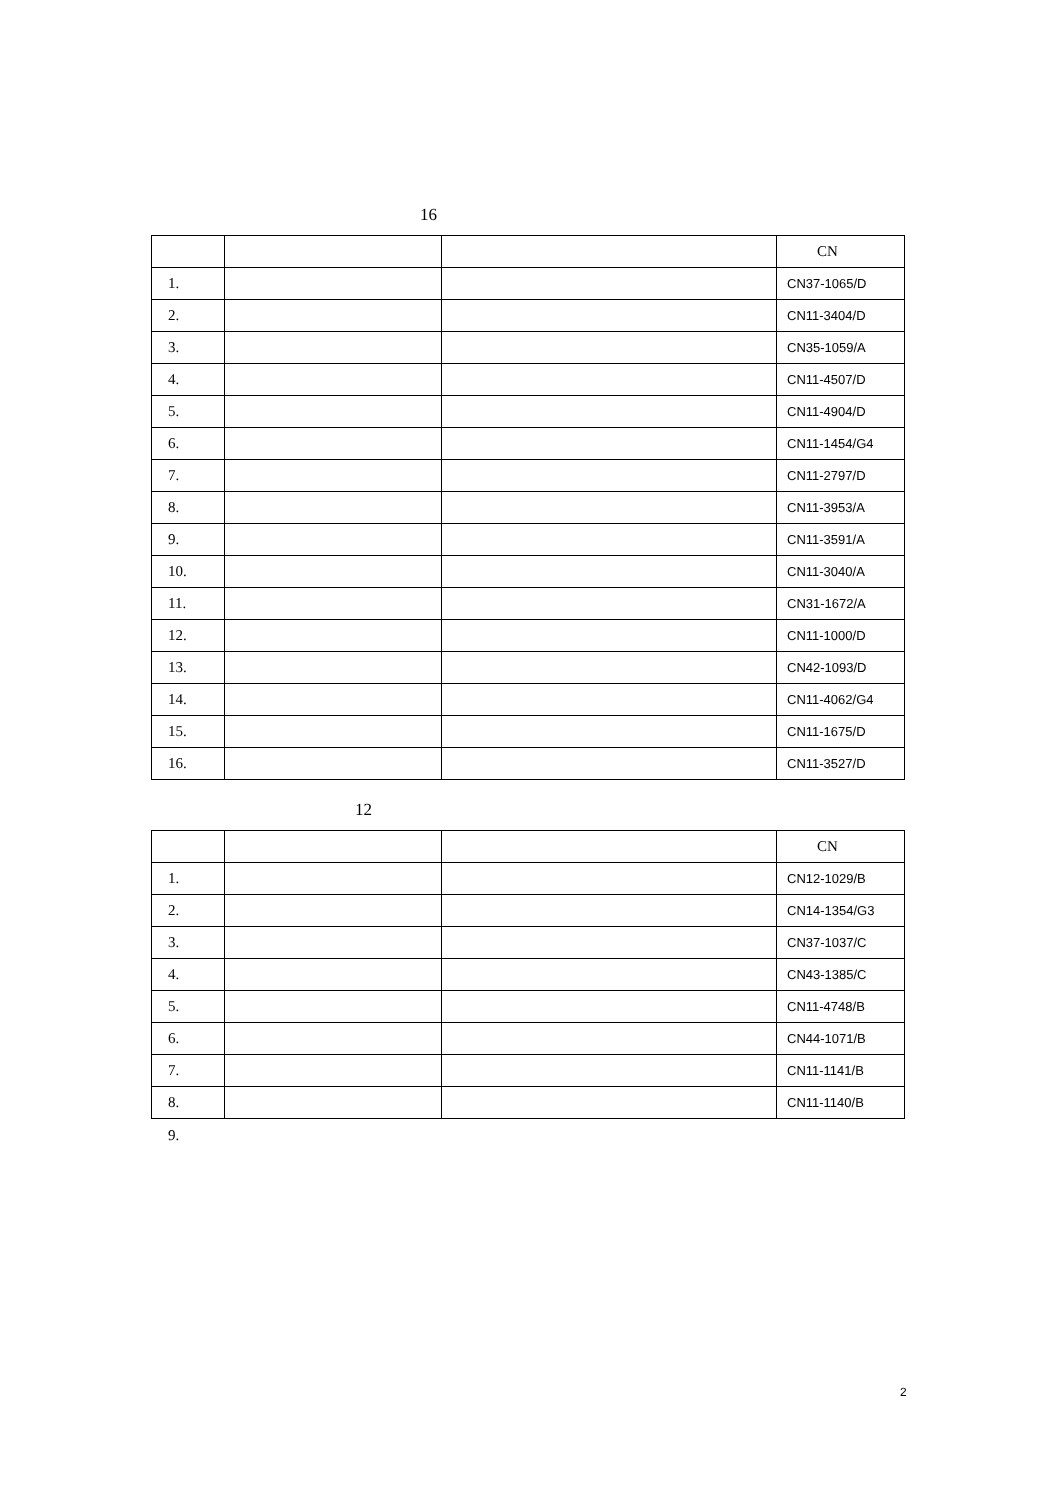16
| | | | CN |
| 1. | | | CN37-1065/D |
| 2. | | | CN11-3404/D |
| 3. | | | CN35-1059/A |
| 4. | | | CN11-4507/D |
| 5. | | | CN11-4904/D |
| 6. | | | CN11-1454/G4 |
| 7. | | | CN11-2797/D |
| 8. | | | CN11-3953/A |
| 9. | | | CN11-3591/A |
| 10. | | | CN11-3040/A |
| 11. | | | CN31-1672/A |
| 12. | | | CN11-1000/D |
| 13. | | | CN42-1093/D |
| 14. | | | CN11-4062/G4 |
| 15. | | | CN11-1675/D |
| 16. | | | CN11-3527/D |
12
| | | | CN |
| 1. | | | CN12-1029/B |
| 2. | | | CN14-1354/G3 |
| 3. | | | CN37-1037/C |
| 4. | | | CN43-1385/C |
| 5. | | | CN11-4748/B |
| 6. | | | CN44-1071/B |
| 7. | | | CN11-1141/B |
| 8. | | | CN11-1140/B |
9.
2